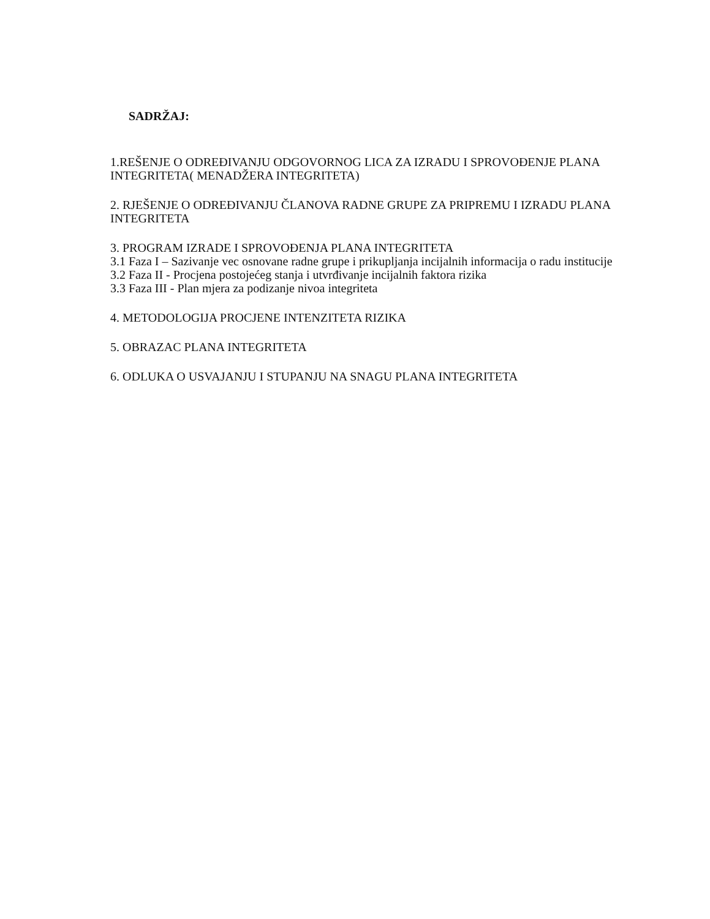SADRŽAJ:
1.REŠENJE O ODREĐIVANJU ODGOVORNOG LICA ZA IZRADU I SPROVOĐENJE PLANA INTEGRITETA( MENADŽERA INTEGRITETA)
2. RJEŠENJE O ODREĐIVANJU ČLANOVA RADNE GRUPE ZA PRIPREMU I IZRADU PLANA INTEGRITETA
3. PROGRAM IZRADE I SPROVOĐENJA PLANA INTEGRITETA
3.1 Faza I – Sazivanje vec osnovane radne grupe i prikupljanja incijalnih informacija o radu institucije
3.2 Faza II - Procjena postojećeg stanja i utvrđivanje incijalnih faktora rizika
3.3 Faza III - Plan mjera za podizanje nivoa integriteta
4. METODOLOGIJA PROCJENE INTENZITETA RIZIKA
5. OBRAZAC PLANA INTEGRITETA
6. ODLUKA O USVAJANJU I STUPANJU NA SNAGU PLANA INTEGRITETA